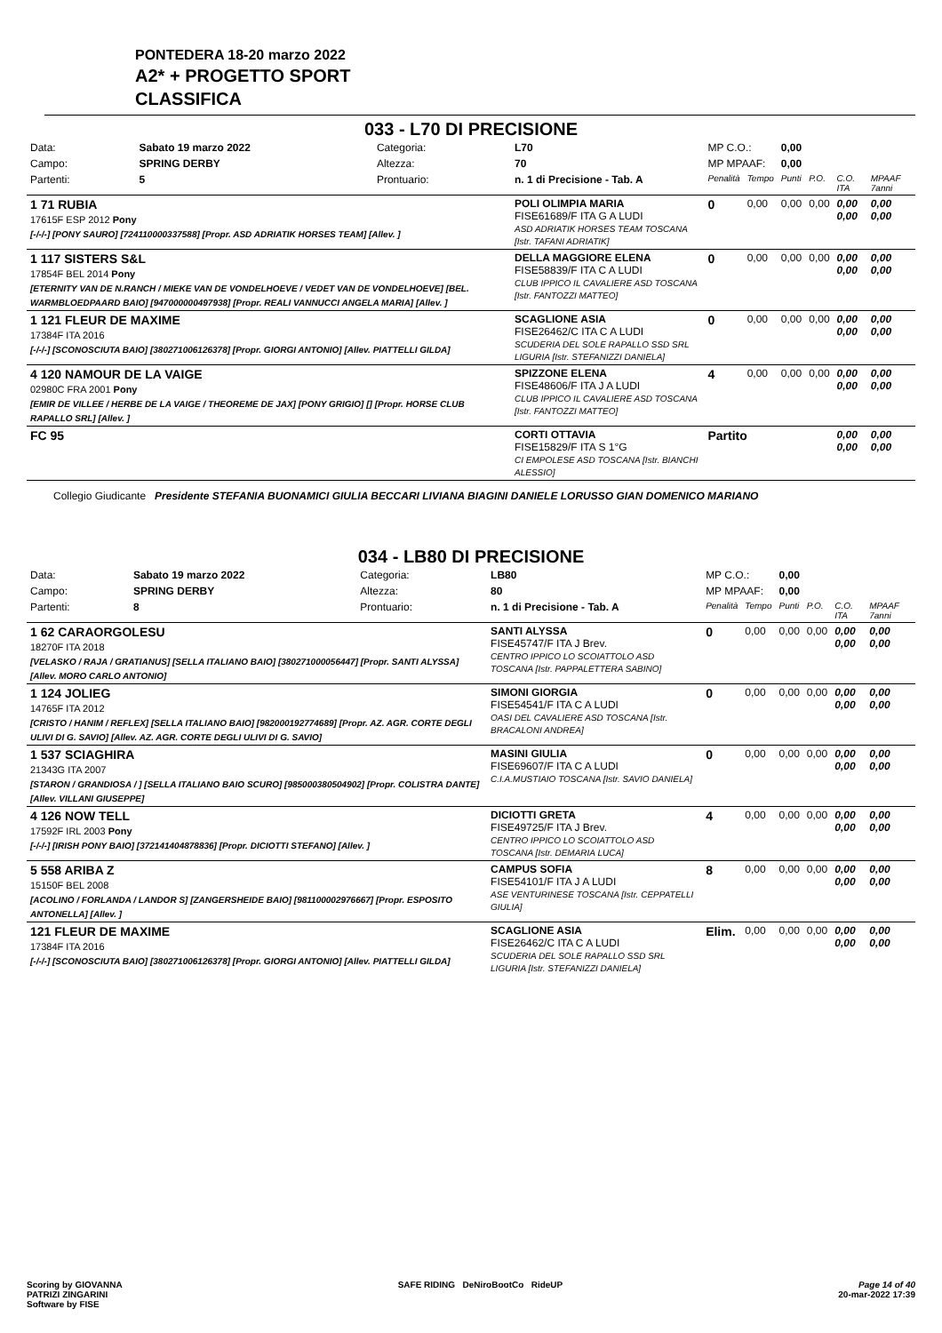PONTEDERA 18-20 marzo 2022
A2* + PROGETTO SPORT
CLASSIFICA
033 - L70 DI PRECISIONE
| Data: | Sabato 19 marzo 2022 | Categoria: | L70 | MP C.O.: | | 0,00 | | | |
| Campo: | SPRING DERBY | Altezza: | 70 | MP MPAAF: | | 0,00 | | | |
| Partenti: | 5 | Prontuario: | n. 1 di Precisione - Tab. A | Penalità | Tempo | Punti | P.O. | C.O. ITA | MPAAF 7anni |
| 1 71 RUBIA 17615F ESP 2012 Pony [-/-/-] [PONY SAURO] [724110000337588] [Propr. ASD ADRIATIK HORSES TEAM] [Allev. ] | | | POLI OLIMPIA MARIA FISE61689/F ITA G A LUDI ASD ADRIATIK HORSES TEAM TOSCANA [Istr. TAFANI ADRIATIK] | 0 | 0,00 | 0,00 | 0,00 | 0,00 0,00 | 0,00 0,00 |
| 1 117 SISTERS S&L 17854F BEL 2014 Pony [ETERNITY VAN DE N.RANCH / MIEKE VAN DE VONDELHOEVE / VEDET VAN DE VONDELHOEVE] [BEL. WARMBLOEDPAARD BAIO] [947000000497938] [Propr. REALI VANNUCCI ANGELA MARIA] [Allev. ] | | | DELLA MAGGIORE ELENA FISE58839/F ITA C A LUDI CLUB IPPICO IL CAVALIERE ASD TOSCANA [Istr. FANTOZZI MATTEO] | 0 | 0,00 | 0,00 | 0,00 | 0,00 0,00 | 0,00 0,00 |
| 1 121 FLEUR DE MAXIME 17384F ITA 2016 [-/-/-] [SCONOSCIUTA BAIO] [380271006126378] [Propr. GIORGI ANTONIO] [Allev. PIATTELLI GILDA] | | | SCAGLIONE ASIA FISE26462/C ITA C A LUDI SCUDERIA DEL SOLE RAPALLO SSD SRL LIGURIA [Istr. STEFANIZZI DANIELA] | 0 | 0,00 | 0,00 | 0,00 | 0,00 0,00 | 0,00 0,00 |
| 4 120 NAMOUR DE LA VAIGE 02980C FRA 2001 Pony [EMIR DE VILLEE / HERBE DE LA VAIGE / THEOREME DE JAX] [PONY GRIGIO] [] [Propr. HORSE CLUB RAPALLO SRL] [Allev. ] | | | SPIZZONE ELENA FISE48606/F ITA J A LUDI CLUB IPPICO IL CAVALIERE ASD TOSCANA [Istr. FANTOZZI MATTEO] | 4 | 0,00 | 0,00 | 0,00 | 0,00 0,00 | 0,00 0,00 |
| FC 95 | | | CORTI OTTAVIA FISE15829/F ITA S 1°G CI EMPOLESE ASD TOSCANA [Istr. BIANCHI ALESSIO] | Partito | | | | 0,00 0,00 | 0,00 0,00 |
Collegio Giudicante Presidente STEFANIA BUONAMICI GIULIA BECCARI LIVIANA BIAGINI DANIELE LORUSSO GIAN DOMENICO MARIANO
034 - LB80 DI PRECISIONE
| Data: | Sabato 19 marzo 2022 | Categoria: | LB80 | MP C.O.: | | 0,00 | | | |
| Campo: | SPRING DERBY | Altezza: | 80 | MP MPAAF: | | 0,00 | | | |
| Partenti: | 8 | Prontuario: | n. 1 di Precisione - Tab. A | Penalità | Tempo | Punti | P.O. | C.O. ITA | MPAAF 7anni |
| 1 62 CARAORGOLESU 18270F ITA 2018 [VELASKO / RAJA / GRATIANUS] [SELLA ITALIANO BAIO] [380271000056447] [Propr. SANTI ALYSSA] [Allev. MORO CARLO ANTONIO] | | | SANTI ALYSSA FISE45747/F ITA J Brev. CENTRO IPPICO LO SCOIATTOLO ASD TOSCANA [Istr. PAPPALETTERA SABINO] | 0 | 0,00 | 0,00 | 0,00 | 0,00 0,00 | 0,00 0,00 |
| 1 124 JOLIEG 14765F ITA 2012 [CRISTO / HANIM / REFLEX] [SELLA ITALIANO BAIO] [982000192774689] [Propr. AZ. AGR. CORTE DEGLI ULIVI DI G. SAVIO] [Allev. AZ. AGR. CORTE DEGLI ULIVI DI G. SAVIO] | | | SIMONI GIORGIA FISE54541/F ITA C A LUDI OASI DEL CAVALIERE ASD TOSCANA [Istr. BRACALONI ANDREA] | 0 | 0,00 | 0,00 | 0,00 | 0,00 0,00 | 0,00 0,00 |
| 1 537 SCIAGHIRA 21343G ITA 2007 [STARON / GRANDIOSA / ] [SELLA ITALIANO BAIO SCURO] [985000380504902] [Propr. COLISTRA DANTE] [Allev. VILLANI GIUSEPPE] | | | MASINI GIULIA FISE69607/F ITA C A LUDI C.I.A.MUSTIAIO TOSCANA [Istr. SAVIO DANIELA] | 0 | 0,00 | 0,00 | 0,00 | 0,00 0,00 | 0,00 0,00 |
| 4 126 NOW TELL 17592F IRL 2003 Pony [-/-/-] [IRISH PONY BAIO] [372141404878836] [Propr. DICIOTTI STEFANO] [Allev. ] | | | DICIOTTI GRETA FISE49725/F ITA J Brev. CENTRO IPPICO LO SCOIATTOLO ASD TOSCANA [Istr. DEMARIA LUCA] | 4 | 0,00 | 0,00 | 0,00 | 0,00 0,00 | 0,00 0,00 |
| 5 558 ARIBA Z 15150F BEL 2008 [ACOLINO / FORLANDA / LANDOR S] [ZANGERSHEIDE BAIO] [981100002976667] [Propr. ESPOSITO ANTONELLA] [Allev. ] | | | CAMPUS SOFIA FISE54101/F ITA J A LUDI ASE VENTURINESE TOSCANA [Istr. CEPPATELLI GIULIA] | 8 | 0,00 | 0,00 | 0,00 | 0,00 0,00 | 0,00 0,00 |
| 121 FLEUR DE MAXIME 17384F ITA 2016 [-/-/-] [SCONOSCIUTA BAIO] [380271006126378] [Propr. GIORGI ANTONIO] [Allev. PIATTELLI GILDA] | | | SCAGLIONE ASIA FISE26462/C ITA C A LUDI SCUDERIA DEL SOLE RAPALLO SSD SRL LIGURIA [Istr. STEFANIZZI DANIELA] | Elim. | 0,00 | 0,00 | 0,00 | 0,00 0,00 | 0,00 0,00 |
Scoring by GIOVANNA
PATRIZI ZINGARINI
Software by FISE
SAFE RIDING DeNiroBootCo RideUP
Page 14 of 40
20-mar-2022 17:39